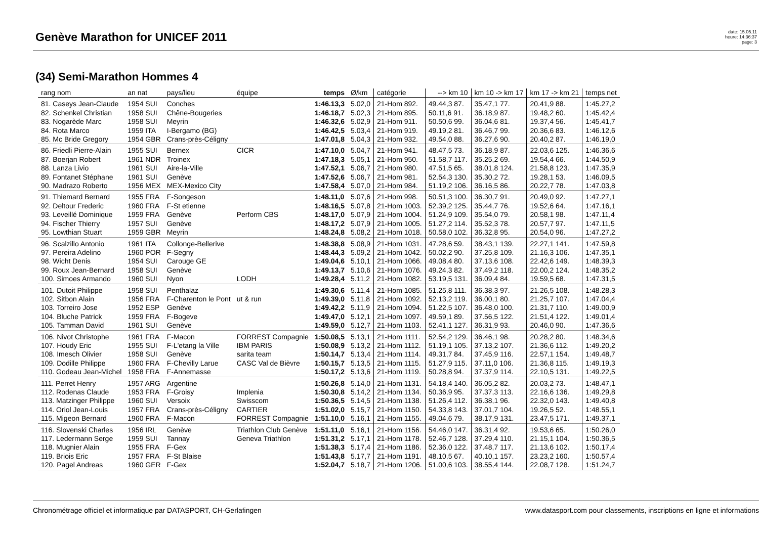Genève Marathon for UNICEF 2011
date: 15.05.11
heure: 14:36:37
page: 3
(34) Semi-Marathon Hommes 4
| rang nom | an nat | pays/lieu | équipe | temps | Ø/km | catégorie | --> km 10 | km 10 -> km 17 | km 17 -> km 21 | temps net |
| --- | --- | --- | --- | --- | --- | --- | --- | --- | --- | --- |
| 81. Caseys Jean-Claude | 1954 SUI | Conches | | 1:46.13,3 | 5.02,0 | 21-Hom 892. | 49.44,3 87. | 35.47,1 77. | 20.41,9 88. | 1:45.27,2 |
| 82. Schenkel Christian | 1958 SUI | Chêne-Bougeries | | 1:46.18,7 | 5.02,3 | 21-Hom 895. | 50.11,6 91. | 36.18,9 87. | 19.48,2 60. | 1:45.42,4 |
| 83. Nogarède Marc | 1958 SUI | Meyrin | | 1:46.32,6 | 5.02,9 | 21-Hom 911. | 50.50,6 99. | 36.04,6 81. | 19.37,4 56. | 1:45.41,7 |
| 84. Rota Marco | 1959 ITA | I-Bergamo (BG) | | 1:46.42,5 | 5.03,4 | 21-Hom 919. | 49.19,2 81. | 36.46,7 99. | 20.36,6 83. | 1:46.12,6 |
| 85. Mc Bride Gregory | 1954 GBR | Crans-près-Céligny | | 1:47.01,8 | 5.04,3 | 21-Hom 932. | 49.54,0 88. | 36.27,6 90. | 20.40,2 87. | 1:46.19,0 |
| 86. Friedli Pierre-Alain | 1955 SUI | Bernex | CICR | 1:47.10,0 | 5.04,7 | 21-Hom 941. | 48.47,5 73. | 36.18,9 87. | 22.03,6 125. | 1:46.36,6 |
| 87. Boerjan Robert | 1961 NDR | Troinex | | 1:47.18,3 | 5.05,1 | 21-Hom 950. | 51.58,7 117. | 35.25,2 69. | 19.54,4 66. | 1:44.50,9 |
| 88. Lanza Livio | 1961 SUI | Aire-la-Ville | | 1:47.52,1 | 5.06,7 | 21-Hom 980. | 47.51,5 65. | 38.01,8 124. | 21.58,8 123. | 1:47.35,9 |
| 89. Fontanet Stéphane | 1961 SUI | Genève | | 1:47.52,6 | 5.06,7 | 21-Hom 981. | 52.54,3 130. | 35.30,2 72. | 19.28,1 53. | 1:46.09,5 |
| 90. Madrazo Roberto | 1956 MEX | MEX-Mexico City | | 1:47.58,4 | 5.07,0 | 21-Hom 984. | 51.19,2 106. | 36.16,5 86. | 20.22,7 78. | 1:47.03,8 |
| 91. Thiemard Bernard | 1955 FRA | F-Songeson | | 1:48.11,0 | 5.07,6 | 21-Hom 998. | 50.51,3 100. | 36.30,7 91. | 20.49,0 92. | 1:47.27,1 |
| 92. Deltour Frederic | 1960 FRA | F-St etienne | | 1:48.16,5 | 5.07,8 | 21-Hom 1003. | 52.39,2 125. | 35.44,7 76. | 19.52,6 64. | 1:47.16,1 |
| 93. Leveillé Dominique | 1959 FRA | Genève | Perform CBS | 1:48.17,0 | 5.07,9 | 21-Hom 1004. | 51.24,9 109. | 35.54,0 79. | 20.58,1 98. | 1:47.11,4 |
| 94. Fischer Thierry | 1957 SUI | Genève | | 1:48.17,2 | 5.07,9 | 21-Hom 1005. | 51.27,2 114. | 35.52,3 78. | 20.57,7 97. | 1:47.11,5 |
| 95. Lowthian Stuart | 1959 GBR | Meyrin | | 1:48.24,8 | 5.08,2 | 21-Hom 1018. | 50.58,0 102. | 36.32,8 95. | 20.54,0 96. | 1:47.27,2 |
| 96. Scalzillo Antonio | 1961 ITA | Collonge-Bellerive | | 1:48.38,8 | 5.08,9 | 21-Hom 1031. | 47.28,6 59. | 38.43,1 139. | 22.27,1 141. | 1:47.59,8 |
| 97. Pereira Adelino | 1960 POR | F-Segny | | 1:48.44,3 | 5.09,2 | 21-Hom 1042. | 50.02,2 90. | 37.25,8 109. | 21.16,3 106. | 1:47.35,1 |
| 98. Wicht Denis | 1954 SUI | Carouge GE | | 1:49.04,6 | 5.10,1 | 21-Hom 1066. | 49.08,4 80. | 37.13,6 108. | 22.42,6 149. | 1:48.39,3 |
| 99. Roux Jean-Bernard | 1958 SUI | Genève | | 1:49.13,7 | 5.10,6 | 21-Hom 1076. | 49.24,3 82. | 37.49,2 118. | 22.00,2 124. | 1:48.35,2 |
| 100. Simoes Armando | 1960 SUI | Nyon | LODH | 1:49.28,4 | 5.11,2 | 21-Hom 1082. | 53.19,5 131. | 36.09,4 84. | 19.59,5 68. | 1:47.31,5 |
| 101. Dutoit Philippe | 1958 SUI | Penthalaz | | 1:49.30,6 | 5.11,4 | 21-Hom 1085. | 51.25,8 111. | 36.38,3 97. | 21.26,5 108. | 1:48.28,3 |
| 102. Sitbon Alain | 1956 FRA | F-Charenton le Pont | ut & run | 1:49.39,0 | 5.11,8 | 21-Hom 1092. | 52.13,2 119. | 36.00,1 80. | 21.25,7 107. | 1:47.04,4 |
| 103. Torreiro Jose | 1952 ESP | Genève | | 1:49.42,2 | 5.11,9 | 21-Hom 1094. | 51.22,5 107. | 36.48,0 100. | 21.31,7 110. | 1:49.00,9 |
| 104. Bluche Patrick | 1959 FRA | F-Bogeve | | 1:49.47,0 | 5.12,1 | 21-Hom 1097. | 49.59,1 89. | 37.56,5 122. | 21.51,4 122. | 1:49.01,4 |
| 105. Tamman David | 1961 SUI | Genève | | 1:49.59,0 | 5.12,7 | 21-Hom 1103. | 52.41,1 127. | 36.31,9 93. | 20.46,0 90. | 1:47.36,6 |
| 106. Nivot Christophe | 1961 FRA | F-Macon | FORREST Compagnie | 1:50.08,5 | 5.13,1 | 21-Hom 1111. | 52.54,2 129. | 36.46,1 98. | 20.28,2 80. | 1:48.34,6 |
| 107. Houdy Eric | 1955 SUI | F-L'etang la Ville | IBM PARIS | 1:50.08,9 | 5.13,2 | 21-Hom 1112. | 51.19,1 105. | 37.13,2 107. | 21.36,6 112. | 1:49.20,2 |
| 108. Imesch Olivier | 1958 SUI | Genève | sarita team | 1:50.14,7 | 5.13,4 | 21-Hom 1114. | 49.31,7 84. | 37.45,9 116. | 22.57,1 154. | 1:49.48,7 |
| 109. Dodille Philippe | 1960 FRA | F-Chevilly Larue | CASC Val de Bièvre | 1:50.15,7 | 5.13,5 | 21-Hom 1115. | 51.27,9 115. | 37.11,0 106. | 21.36,8 115. | 1:49.19,3 |
| 110. Godeau Jean-Michel | 1958 FRA | F-Annemasse | | 1:50.17,2 | 5.13,6 | 21-Hom 1119. | 50.28,8 94. | 37.37,9 114. | 22.10,5 131. | 1:49.22,5 |
| 111. Perret Henry | 1957 ARG | Argentine | | 1:50.26,8 | 5.14,0 | 21-Hom 1131. | 54.18,4 140. | 36.05,2 82. | 20.03,2 73. | 1:48.47,1 |
| 112. Rodenas Claude | 1953 FRA | F-Groisy | Implenia | 1:50.30,8 | 5.14,2 | 21-Hom 1134. | 50.36,9 95. | 37.37,3 113. | 22.16,6 136. | 1:49.29,8 |
| 113. Matzinger Philippe | 1960 SUI | Versoix | Swisscom | 1:50.36,5 | 5.14,5 | 21-Hom 1138. | 51.26,4 112. | 36.38,1 96. | 22.32,0 143. | 1:49.40,8 |
| 114. Oriol Jean-Louis | 1957 FRA | Crans-près-Céligny | CARTIER | 1:51.02,0 | 5.15,7 | 21-Hom 1150. | 54.33,8 143. | 37.01,7 104. | 19.26,5 52. | 1:48.55,1 |
| 115. Migeon Bernard | 1960 FRA | F-Macon | FORREST Compagnie | 1:51.10,0 | 5.16,1 | 21-Hom 1155. | 49.04,6 79. | 38.17,9 131. | 23.47,5 171. | 1:49.37,1 |
| 116. Slovenski Charles | 1956 IRL | Genève | Triathlon Club Genève | 1:51.11,0 | 5.16,1 | 21-Hom 1156. | 54.46,0 147. | 36.31,4 92. | 19.53,6 65. | 1:50.26,0 |
| 117. Ledermann Serge | 1959 SUI | Tannay | Geneva Triathlon | 1:51.31,2 | 5.17,1 | 21-Hom 1178. | 52.46,7 128. | 37.29,4 110. | 21.15,1 104. | 1:50.36,5 |
| 118. Mugnier Alain | 1955 FRA | F-Gex | | 1:51.38,3 | 5.17,4 | 21-Hom 1186. | 52.36,0 122. | 37.48,7 117. | 21.13,6 102. | 1:50.17,4 |
| 119. Briois Eric | 1957 FRA | F-St Blaise | | 1:51.43,8 | 5.17,7 | 21-Hom 1191. | 48.10,5 67. | 40.10,1 157. | 23.23,2 160. | 1:50.57,4 |
| 120. Pagel Andreas | 1960 GER | F-Gex | | 1:52.04,7 | 5.18,7 | 21-Hom 1206. | 51.00,6 103. | 38.55,4 144. | 22.08,7 128. | 1:51.24,7 |
Chronométrage officiel et informatique par DATASPORT, CH-Gerlafingen www.datasport.com pour classements, inscriptions en ligne et informations